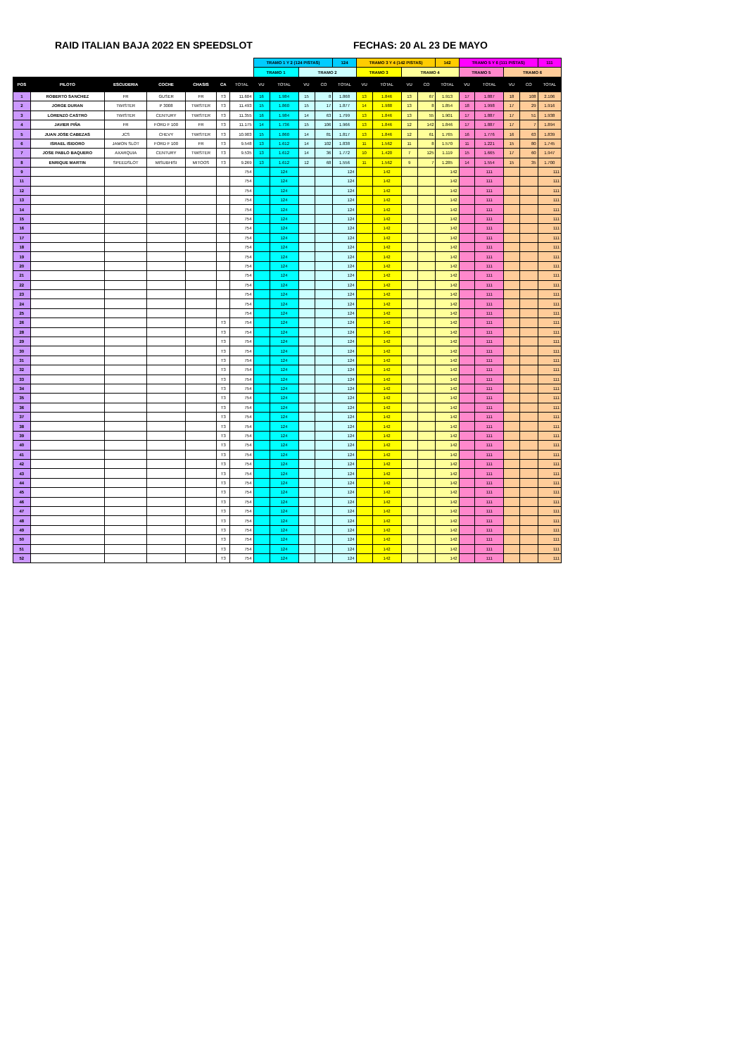RAID ITALIAN BAJA 2022 EN SPEEDSLOT FECHAS: 20 AL 23 DE MAYO
| | | | | | | | TRAMO 1 Y 2 (124 PISTAS) | | | | 124 | TRAMO 3 Y 4 (142 PISTAS) | | | | 142 | TRAMO 5 Y 6 (111 PISTAS) | | | | 111 |
| | | | | | | | TRAMO 1 | | TRAMO 2 | | | TRAMO 3 | | TRAMO 4 | | | TRAMO 5 | | TRAMO 6 | | |
| POS | PILOTO | ESCUDERIA | COCHE | CHASIS | CA | TOTAL | VU | TOTAL | VU | CO | TOTAL | VU | TOTAL | VU | CO | TOTAL | VU | TOTAL | VU | CO | TOTAL |
| 1 | ROBERTO SANCHEZ | FR | GUSER | FR | T3 | 11.604 | 16 | 1.984 | 15 | 8 | 1.868 | 13 | 1.846 | 13 | 67 | 1.913 | 17 | 1.887 | 18 | 108 | 2.106 |
| 2 | JORGE DURAN | TWISTER | P 3008 | TWISTER | T3 | 11.493 | 15 | 1.860 | 15 | 17 | 1.877 | 14 | 1.988 | 13 | 8 | 1.854 | 18 | 1.998 | 17 | 29 | 1.916 |
| 3 | LORENZO CASTRO | TWISTER | CENTURY | TWISTER | T3 | 11.355 | 16 | 1.984 | 14 | 63 | 1.799 | 13 | 1.846 | 13 | 55 | 1.901 | 17 | 1.887 | 17 | 51 | 1.938 |
| 4 | JAVIER PIÑA | FR | FORD F 100 | FR | T3 | 11.175 | 14 | 1.736 | 15 | 106 | 1.966 | 13 | 1.846 | 12 | 142 | 1.846 | 17 | 1.887 | 17 | 7 | 1.894 |
| 5 | JUAN JOSE CABEZAS | JCS | CHEVY | TWISTER | T3 | 10.903 | 15 | 1.860 | 14 | 81 | 1.817 | 13 | 1.846 | 12 | 61 | 1.765 | 16 | 1.776 | 16 | 63 | 1.839 |
| 6 | ISRAEL ISIDORO | JAMON SLOT | FORD F 100 | FR | T3 | 9.548 | 13 | 1.612 | 14 | 102 | 1.838 | 11 | 1.562 | 11 | 8 | 1.570 | 11 | 1.221 | 15 | 80 | 1.745 |
| 7 | JOSE PABLO BAQUERO | AXARQUIA | CENTURY | TWISTER | T3 | 9.535 | 13 | 1.612 | 14 | 36 | 1.772 | 10 | 1.420 | 7 | 125 | 1.119 | 15 | 1.665 | 17 | 60 | 1.947 |
| 8 | ENRIQUE MARTIN | SPEEDSLOT | MISUBHISI | MITOOS | T3 | 9.269 | 13 | 1.612 | 12 | 68 | 1.556 | 11 | 1.562 | 9 | 7 | 1.285 | 14 | 1.554 | 15 | 35 | 1.700 |
| 9 | | | | | | 754 | | 124 | | | 124 | | 142 | | | 142 | | 111 | | | 111 |
| 11 | | | | | | 754 | | 124 | | | 124 | | 142 | | | 142 | | 111 | | | 111 |
| 12 | | | | | | 754 | | 124 | | | 124 | | 142 | | | 142 | | 111 | | | 111 |
| 13 | | | | | | 754 | | 124 | | | 124 | | 142 | | | 142 | | 111 | | | 111 |
| 14 | | | | | | 754 | | 124 | | | 124 | | 142 | | | 142 | | 111 | | | 111 |
| 15 | | | | | | 754 | | 124 | | | 124 | | 142 | | | 142 | | 111 | | | 111 |
| 16 | | | | | | 754 | | 124 | | | 124 | | 142 | | | 142 | | 111 | | | 111 |
| 17 | | | | | | 754 | | 124 | | | 124 | | 142 | | | 142 | | 111 | | | 111 |
| 18 | | | | | | 754 | | 124 | | | 124 | | 142 | | | 142 | | 111 | | | 111 |
| 19 | | | | | | 754 | | 124 | | | 124 | | 142 | | | 142 | | 111 | | | 111 |
| 20 | | | | | | 754 | | 124 | | | 124 | | 142 | | | 142 | | 111 | | | 111 |
| 21 | | | | | | 754 | | 124 | | | 124 | | 142 | | | 142 | | 111 | | | 111 |
| 22 | | | | | | 754 | | 124 | | | 124 | | 142 | | | 142 | | 111 | | | 111 |
| 23 | | | | | | 754 | | 124 | | | 124 | | 142 | | | 142 | | 111 | | | 111 |
| 24 | | | | | | 754 | | 124 | | | 124 | | 142 | | | 142 | | 111 | | | 111 |
| 25 | | | | | | 754 | | 124 | | | 124 | | 142 | | | 142 | | 111 | | | 111 |
| 26 | | | | | T3 | 754 | | 124 | | | 124 | | 142 | | | 142 | | 111 | | | 111 |
| 28 | | | | | T3 | 754 | | 124 | | | 124 | | 142 | | | 142 | | 111 | | | 111 |
| 29 | | | | | T3 | 754 | | 124 | | | 124 | | 142 | | | 142 | | 111 | | | 111 |
| 30 | | | | | T3 | 754 | | 124 | | | 124 | | 142 | | | 142 | | 111 | | | 111 |
| 31 | | | | | T3 | 754 | | 124 | | | 124 | | 142 | | | 142 | | 111 | | | 111 |
| 32 | | | | | T3 | 754 | | 124 | | | 124 | | 142 | | | 142 | | 111 | | | 111 |
| 33 | | | | | T3 | 754 | | 124 | | | 124 | | 142 | | | 142 | | 111 | | | 111 |
| 34 | | | | | T3 | 754 | | 124 | | | 124 | | 142 | | | 142 | | 111 | | | 111 |
| 35 | | | | | T3 | 754 | | 124 | | | 124 | | 142 | | | 142 | | 111 | | | 111 |
| 36 | | | | | T3 | 754 | | 124 | | | 124 | | 142 | | | 142 | | 111 | | | 111 |
| 37 | | | | | T3 | 754 | | 124 | | | 124 | | 142 | | | 142 | | 111 | | | 111 |
| 38 | | | | | T3 | 754 | | 124 | | | 124 | | 142 | | | 142 | | 111 | | | 111 |
| 39 | | | | | T3 | 754 | | 124 | | | 124 | | 142 | | | 142 | | 111 | | | 111 |
| 40 | | | | | T3 | 754 | | 124 | | | 124 | | 142 | | | 142 | | 111 | | | 111 |
| 41 | | | | | T3 | 754 | | 124 | | | 124 | | 142 | | | 142 | | 111 | | | 111 |
| 42 | | | | | T3 | 754 | | 124 | | | 124 | | 142 | | | 142 | | 111 | | | 111 |
| 43 | | | | | T3 | 754 | | 124 | | | 124 | | 142 | | | 142 | | 111 | | | 111 |
| 44 | | | | | T3 | 754 | | 124 | | | 124 | | 142 | | | 142 | | 111 | | | 111 |
| 45 | | | | | T3 | 754 | | 124 | | | 124 | | 142 | | | 142 | | 111 | | | 111 |
| 46 | | | | | T3 | 754 | | 124 | | | 124 | | 142 | | | 142 | | 111 | | | 111 |
| 47 | | | | | T3 | 754 | | 124 | | | 124 | | 142 | | | 142 | | 111 | | | 111 |
| 48 | | | | | T3 | 754 | | 124 | | | 124 | | 142 | | | 142 | | 111 | | | 111 |
| 49 | | | | | T3 | 754 | | 124 | | | 124 | | 142 | | | 142 | | 111 | | | 111 |
| 50 | | | | | T3 | 754 | | 124 | | | 124 | | 142 | | | 142 | | 111 | | | 111 |
| 51 | | | | | T3 | 754 | | 124 | | | 124 | | 142 | | | 142 | | 111 | | | 111 |
| 52 | | | | | T3 | 754 | | 124 | | | 124 | | 142 | | | 142 | | 111 | | | 111 |